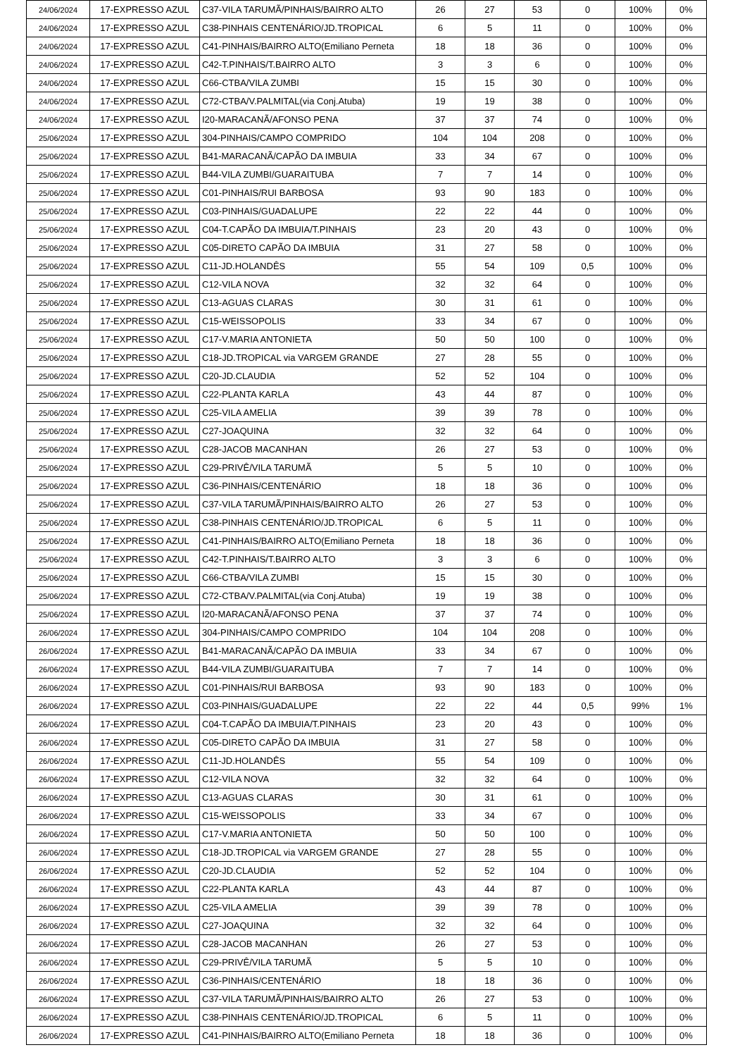| 24/06/2024 | 17-EXPRESSO AZUL | C37-VILA TARUMÃ/PINHAIS/BAIRRO ALTO | 26 | 27 | 53 | 0 | 100% | 0% |
| 24/06/2024 | 17-EXPRESSO AZUL | C38-PINHAIS CENTENÁRIO/JD.TROPICAL | 6 | 5 | 11 | 0 | 100% | 0% |
| 24/06/2024 | 17-EXPRESSO AZUL | C41-PINHAIS/BAIRRO ALTO(Emiliano Perneta | 18 | 18 | 36 | 0 | 100% | 0% |
| 24/06/2024 | 17-EXPRESSO AZUL | C42-T.PINHAIS/T.BAIRRO ALTO | 3 | 3 | 6 | 0 | 100% | 0% |
| 24/06/2024 | 17-EXPRESSO AZUL | C66-CTBA/VILA ZUMBI | 15 | 15 | 30 | 0 | 100% | 0% |
| 24/06/2024 | 17-EXPRESSO AZUL | C72-CTBA/V.PALMITAL(via Conj.Atuba) | 19 | 19 | 38 | 0 | 100% | 0% |
| 24/06/2024 | 17-EXPRESSO AZUL | I20-MARACANÃ/AFONSO PENA | 37 | 37 | 74 | 0 | 100% | 0% |
| 25/06/2024 | 17-EXPRESSO AZUL | 304-PINHAIS/CAMPO COMPRIDO | 104 | 104 | 208 | 0 | 100% | 0% |
| 25/06/2024 | 17-EXPRESSO AZUL | B41-MARACANÃ/CAPÃO DA IMBUIA | 33 | 34 | 67 | 0 | 100% | 0% |
| 25/06/2024 | 17-EXPRESSO AZUL | B44-VILA ZUMBI/GUARAITUBA | 7 | 7 | 14 | 0 | 100% | 0% |
| 25/06/2024 | 17-EXPRESSO AZUL | C01-PINHAIS/RUI BARBOSA | 93 | 90 | 183 | 0 | 100% | 0% |
| 25/06/2024 | 17-EXPRESSO AZUL | C03-PINHAIS/GUADALUPE | 22 | 22 | 44 | 0 | 100% | 0% |
| 25/06/2024 | 17-EXPRESSO AZUL | C04-T.CAPÃO DA IMBUIA/T.PINHAIS | 23 | 20 | 43 | 0 | 100% | 0% |
| 25/06/2024 | 17-EXPRESSO AZUL | C05-DIRETO CAPÃO DA IMBUIA | 31 | 27 | 58 | 0 | 100% | 0% |
| 25/06/2024 | 17-EXPRESSO AZUL | C11-JD.HOLANDÊS | 55 | 54 | 109 | 0,5 | 100% | 0% |
| 25/06/2024 | 17-EXPRESSO AZUL | C12-VILA NOVA | 32 | 32 | 64 | 0 | 100% | 0% |
| 25/06/2024 | 17-EXPRESSO AZUL | C13-AGUAS CLARAS | 30 | 31 | 61 | 0 | 100% | 0% |
| 25/06/2024 | 17-EXPRESSO AZUL | C15-WEISSOPOLIS | 33 | 34 | 67 | 0 | 100% | 0% |
| 25/06/2024 | 17-EXPRESSO AZUL | C17-V.MARIA ANTONIETA | 50 | 50 | 100 | 0 | 100% | 0% |
| 25/06/2024 | 17-EXPRESSO AZUL | C18-JD.TROPICAL via VARGEM GRANDE | 27 | 28 | 55 | 0 | 100% | 0% |
| 25/06/2024 | 17-EXPRESSO AZUL | C20-JD.CLAUDIA | 52 | 52 | 104 | 0 | 100% | 0% |
| 25/06/2024 | 17-EXPRESSO AZUL | C22-PLANTA KARLA | 43 | 44 | 87 | 0 | 100% | 0% |
| 25/06/2024 | 17-EXPRESSO AZUL | C25-VILA AMELIA | 39 | 39 | 78 | 0 | 100% | 0% |
| 25/06/2024 | 17-EXPRESSO AZUL | C27-JOAQUINA | 32 | 32 | 64 | 0 | 100% | 0% |
| 25/06/2024 | 17-EXPRESSO AZUL | C28-JACOB MACANHAN | 26 | 27 | 53 | 0 | 100% | 0% |
| 25/06/2024 | 17-EXPRESSO AZUL | C29-PRIVÊ/VILA TARUMÃ | 5 | 5 | 10 | 0 | 100% | 0% |
| 25/06/2024 | 17-EXPRESSO AZUL | C36-PINHAIS/CENTENÁRIO | 18 | 18 | 36 | 0 | 100% | 0% |
| 25/06/2024 | 17-EXPRESSO AZUL | C37-VILA TARUMÃ/PINHAIS/BAIRRO ALTO | 26 | 27 | 53 | 0 | 100% | 0% |
| 25/06/2024 | 17-EXPRESSO AZUL | C38-PINHAIS CENTENÁRIO/JD.TROPICAL | 6 | 5 | 11 | 0 | 100% | 0% |
| 25/06/2024 | 17-EXPRESSO AZUL | C41-PINHAIS/BAIRRO ALTO(Emiliano Perneta | 18 | 18 | 36 | 0 | 100% | 0% |
| 25/06/2024 | 17-EXPRESSO AZUL | C42-T.PINHAIS/T.BAIRRO ALTO | 3 | 3 | 6 | 0 | 100% | 0% |
| 25/06/2024 | 17-EXPRESSO AZUL | C66-CTBA/VILA ZUMBI | 15 | 15 | 30 | 0 | 100% | 0% |
| 25/06/2024 | 17-EXPRESSO AZUL | C72-CTBA/V.PALMITAL(via Conj.Atuba) | 19 | 19 | 38 | 0 | 100% | 0% |
| 25/06/2024 | 17-EXPRESSO AZUL | I20-MARACANÃ/AFONSO PENA | 37 | 37 | 74 | 0 | 100% | 0% |
| 26/06/2024 | 17-EXPRESSO AZUL | 304-PINHAIS/CAMPO COMPRIDO | 104 | 104 | 208 | 0 | 100% | 0% |
| 26/06/2024 | 17-EXPRESSO AZUL | B41-MARACANÃ/CAPÃO DA IMBUIA | 33 | 34 | 67 | 0 | 100% | 0% |
| 26/06/2024 | 17-EXPRESSO AZUL | B44-VILA ZUMBI/GUARAITUBA | 7 | 7 | 14 | 0 | 100% | 0% |
| 26/06/2024 | 17-EXPRESSO AZUL | C01-PINHAIS/RUI BARBOSA | 93 | 90 | 183 | 0 | 100% | 0% |
| 26/06/2024 | 17-EXPRESSO AZUL | C03-PINHAIS/GUADALUPE | 22 | 22 | 44 | 0,5 | 99% | 1% |
| 26/06/2024 | 17-EXPRESSO AZUL | C04-T.CAPÃO DA IMBUIA/T.PINHAIS | 23 | 20 | 43 | 0 | 100% | 0% |
| 26/06/2024 | 17-EXPRESSO AZUL | C05-DIRETO CAPÃO DA IMBUIA | 31 | 27 | 58 | 0 | 100% | 0% |
| 26/06/2024 | 17-EXPRESSO AZUL | C11-JD.HOLANDÊS | 55 | 54 | 109 | 0 | 100% | 0% |
| 26/06/2024 | 17-EXPRESSO AZUL | C12-VILA NOVA | 32 | 32 | 64 | 0 | 100% | 0% |
| 26/06/2024 | 17-EXPRESSO AZUL | C13-AGUAS CLARAS | 30 | 31 | 61 | 0 | 100% | 0% |
| 26/06/2024 | 17-EXPRESSO AZUL | C15-WEISSOPOLIS | 33 | 34 | 67 | 0 | 100% | 0% |
| 26/06/2024 | 17-EXPRESSO AZUL | C17-V.MARIA ANTONIETA | 50 | 50 | 100 | 0 | 100% | 0% |
| 26/06/2024 | 17-EXPRESSO AZUL | C18-JD.TROPICAL via VARGEM GRANDE | 27 | 28 | 55 | 0 | 100% | 0% |
| 26/06/2024 | 17-EXPRESSO AZUL | C20-JD.CLAUDIA | 52 | 52 | 104 | 0 | 100% | 0% |
| 26/06/2024 | 17-EXPRESSO AZUL | C22-PLANTA KARLA | 43 | 44 | 87 | 0 | 100% | 0% |
| 26/06/2024 | 17-EXPRESSO AZUL | C25-VILA AMELIA | 39 | 39 | 78 | 0 | 100% | 0% |
| 26/06/2024 | 17-EXPRESSO AZUL | C27-JOAQUINA | 32 | 32 | 64 | 0 | 100% | 0% |
| 26/06/2024 | 17-EXPRESSO AZUL | C28-JACOB MACANHAN | 26 | 27 | 53 | 0 | 100% | 0% |
| 26/06/2024 | 17-EXPRESSO AZUL | C29-PRIVÊ/VILA TARUMÃ | 5 | 5 | 10 | 0 | 100% | 0% |
| 26/06/2024 | 17-EXPRESSO AZUL | C36-PINHAIS/CENTENÁRIO | 18 | 18 | 36 | 0 | 100% | 0% |
| 26/06/2024 | 17-EXPRESSO AZUL | C37-VILA TARUMÃ/PINHAIS/BAIRRO ALTO | 26 | 27 | 53 | 0 | 100% | 0% |
| 26/06/2024 | 17-EXPRESSO AZUL | C38-PINHAIS CENTENÁRIO/JD.TROPICAL | 6 | 5 | 11 | 0 | 100% | 0% |
| 26/06/2024 | 17-EXPRESSO AZUL | C41-PINHAIS/BAIRRO ALTO(Emiliano Perneta | 18 | 18 | 36 | 0 | 100% | 0% |